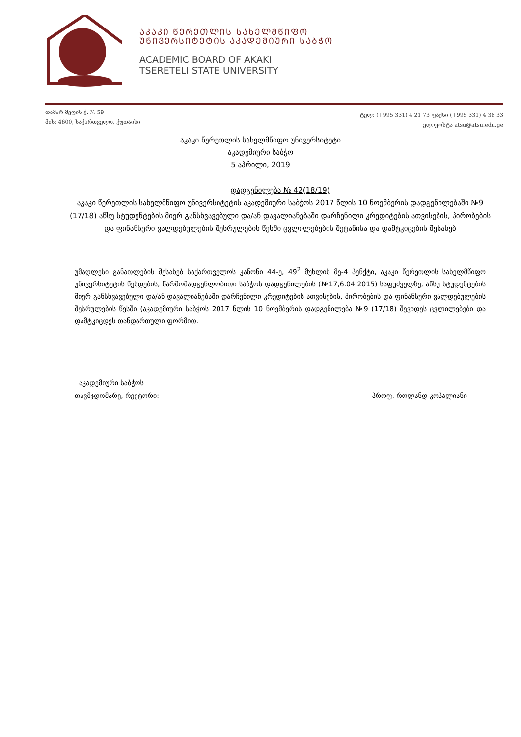ᲐᲙᲐᲙᲘ ᲬᲔᲠᲔᲗᲚᲘᲡ ᲡᲐᲮᲔᲚᲛᲬᲘᲤᲝ
ᲣᲜᲘᲕᲔᲠᲡᲘᲢᲔᲢᲘᲡ ᲐᲙᲐᲓᲔᲛᲘᲣᲠᲘ ᲡᲐᲑᲭᲝ
ACADEMIC BOARD OF AKAKI
TSERETELI STATE UNIVERSITY
თამარ მეფის ქ. № 59
მის: 4600, საქართველო, ქუთაისი
ტელ: (+995 331) 4 21 73 ფაქსი (+995 331) 4 38 33
ელ.ფოსტა atsu@atsu.edu.ge
აკაკი წერეთლის სახელმწიფო უნივერსიტეტი
აკადემიური საბჭო
5 აპრილი, 2019
დადგენილება № 42(18/19)
აკაკი წერეთლის სახელმწიფო უნივერსიტეტის აკადემიური საბჭოს 2017 წლის 10 ნოემბერის დადგენილებაში №9 (17/18) აწსუ სტუდენტების მიერ განსხვავებული და/ან დავალიანებაში დარჩენილი კრედიტების ათვისების, პირობების და ფინანსური ვალდებულების შესრულების წესში ცვლილებების შეტანისა და დამტკიცების შესახებ
უმაღლესი განათლების შესახებ საქართველოს კანონი 44-ე, 49<sup>2</sup> მუხლის მე-4 პუნქტი, აკაკი წერეთლის სახელმწიფო უნივერსიტეტის წესდების, წარმომადგენლობითი საბჭოს დადგენილების (№17,6.04.2015) საფუძველზე, აწსუ სტუდენტების მიერ განსხვავებული და/ან დავალიანებაში დარჩენილი კრედიტების ათვისების, პირობების და ფინანსური ვალდებულების შესრულების წესში (აკადემიური საბჭოს 2017 წლის 10 ნოემბერის დადგენილება №9 (17/18) შევიდეს ცვლილებები და დამტკიცდეს თანდართული ფორმით.
აკადემიური საბჭოს
თავმჯდომარე, რექტორი: პროფ. როლანდ კოპალიანი